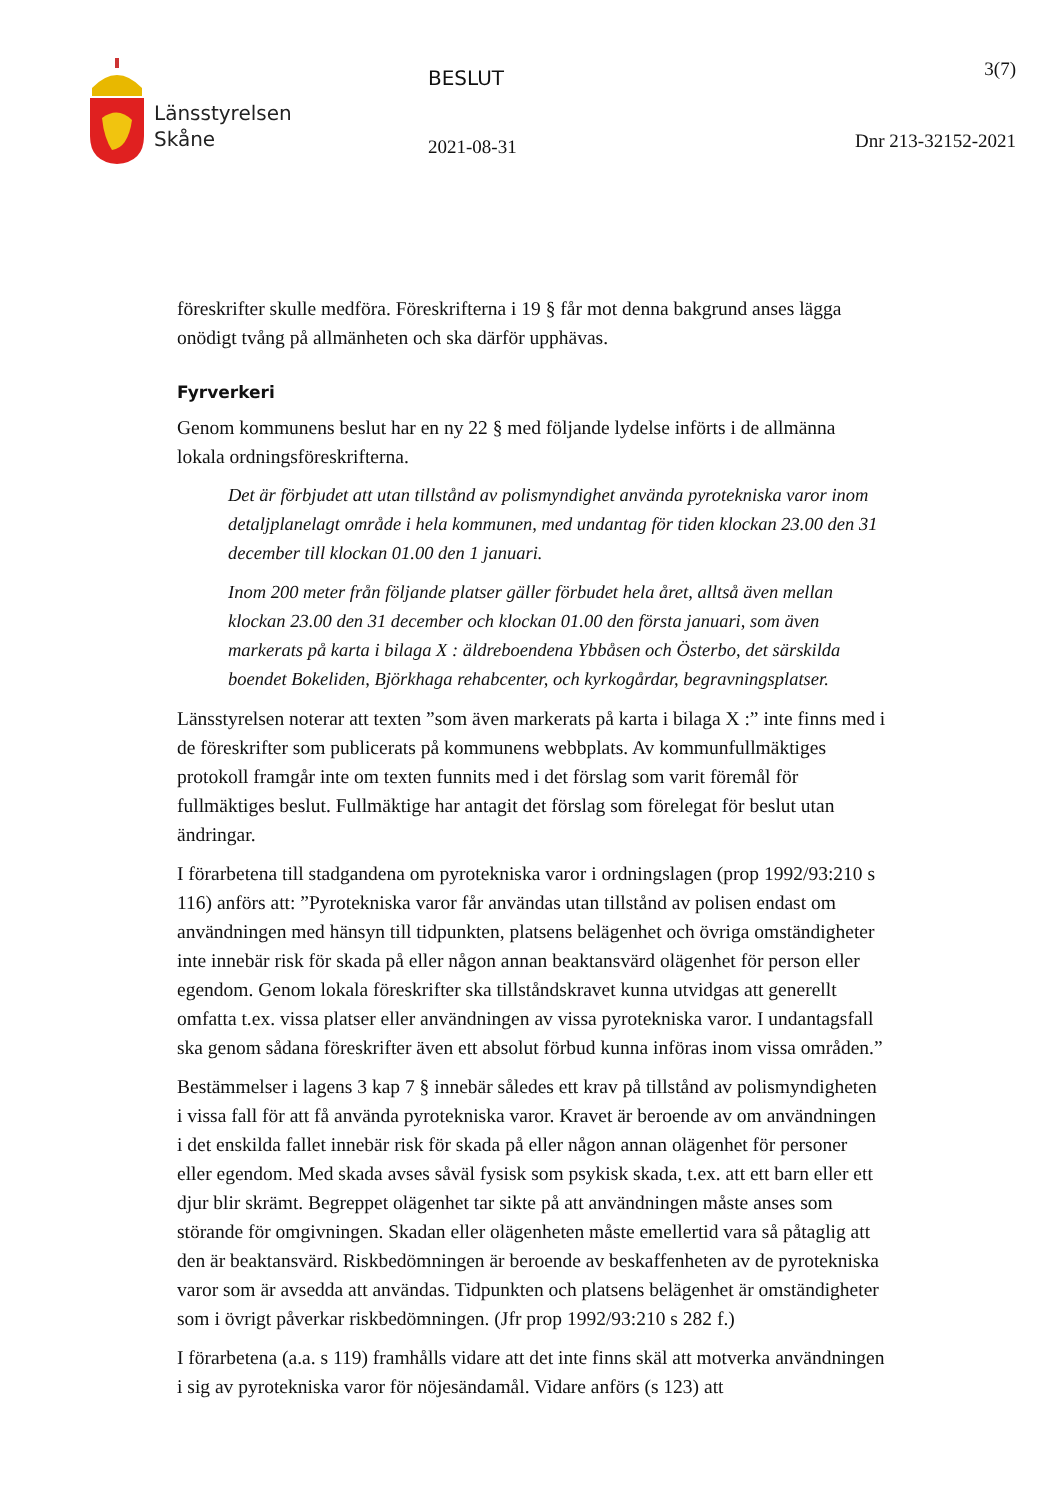Länsstyrelsen
Skåne
BESLUT
2021-08-31
3(7)
Dnr 213-32152-2021
föreskrifter skulle medföra. Föreskrifterna i 19 § får mot denna bakgrund anses lägga onödigt tvång på allmänheten och ska därför upphävas.
Fyrverkeri
Genom kommunens beslut har en ny 22 § med följande lydelse införts i de allmänna lokala ordningsföreskrifterna.
Det är förbjudet att utan tillstånd av polismyndighet använda pyrotekniska varor inom detaljplanelagt område i hela kommunen, med undantag för tiden klockan 23.00 den 31 december till klockan 01.00 den 1 januari.
Inom 200 meter från följande platser gäller förbudet hela året, alltså även mellan klockan 23.00 den 31 december och klockan 01.00 den första januari, som även markerats på karta i bilaga X : äldreboendena Ybbåsen och Österbo, det särskilda boendet Bokeliden, Björkhaga rehabcenter, och kyrkogårdar, begravningsplatser.
Länsstyrelsen noterar att texten ”som även markerats på karta i bilaga X :” inte finns med i de föreskrifter som publicerats på kommunens webbplats. Av kommunfullmäktiges protokoll framgår inte om texten funnits med i det förslag som varit föremål för fullmäktiges beslut. Fullmäktige har antagit det förslag som förelegat för beslut utan ändringar.
I förarbetena till stadgandena om pyrotekniska varor i ordningslagen (prop 1992/93:210 s 116) anförs att: ”Pyrotekniska varor får användas utan tillstånd av polisen endast om användningen med hänsyn till tidpunkten, platsens belägenhet och övriga omständigheter inte innebär risk för skada på eller någon annan beaktansvärd olägenhet för person eller egendom. Genom lokala föreskrifter ska tillståndskravet kunna utvidgas att generellt omfatta t.ex. vissa platser eller användningen av vissa pyrotekniska varor. I undantagsfall ska genom sådana föreskrifter även ett absolut förbud kunna införas inom vissa områden.”
Bestämmelser i lagens 3 kap 7 § innebär således ett krav på tillstånd av polismyndigheten i vissa fall för att få använda pyrotekniska varor. Kravet är beroende av om användningen i det enskilda fallet innebär risk för skada på eller någon annan olägenhet för personer eller egendom. Med skada avses såväl fysisk som psykisk skada, t.ex. att ett barn eller ett djur blir skrämt. Begreppet olägenhet tar sikte på att användningen måste anses som störande för omgivningen. Skadan eller olägenheten måste emellertid vara så påtaglig att den är beaktansvärd. Riskbedömningen är beroende av beskaffenheten av de pyrotekniska varor som är avsedda att användas. Tidpunkten och platsens belägenhet är omständigheter som i övrigt påverkar riskbedömningen. (Jfr prop 1992/93:210 s 282 f.)
I förarbetena (a.a. s 119) framhålls vidare att det inte finns skäl att motverka användningen i sig av pyrotekniska varor för nöjesändamål. Vidare anförs (s 123) att